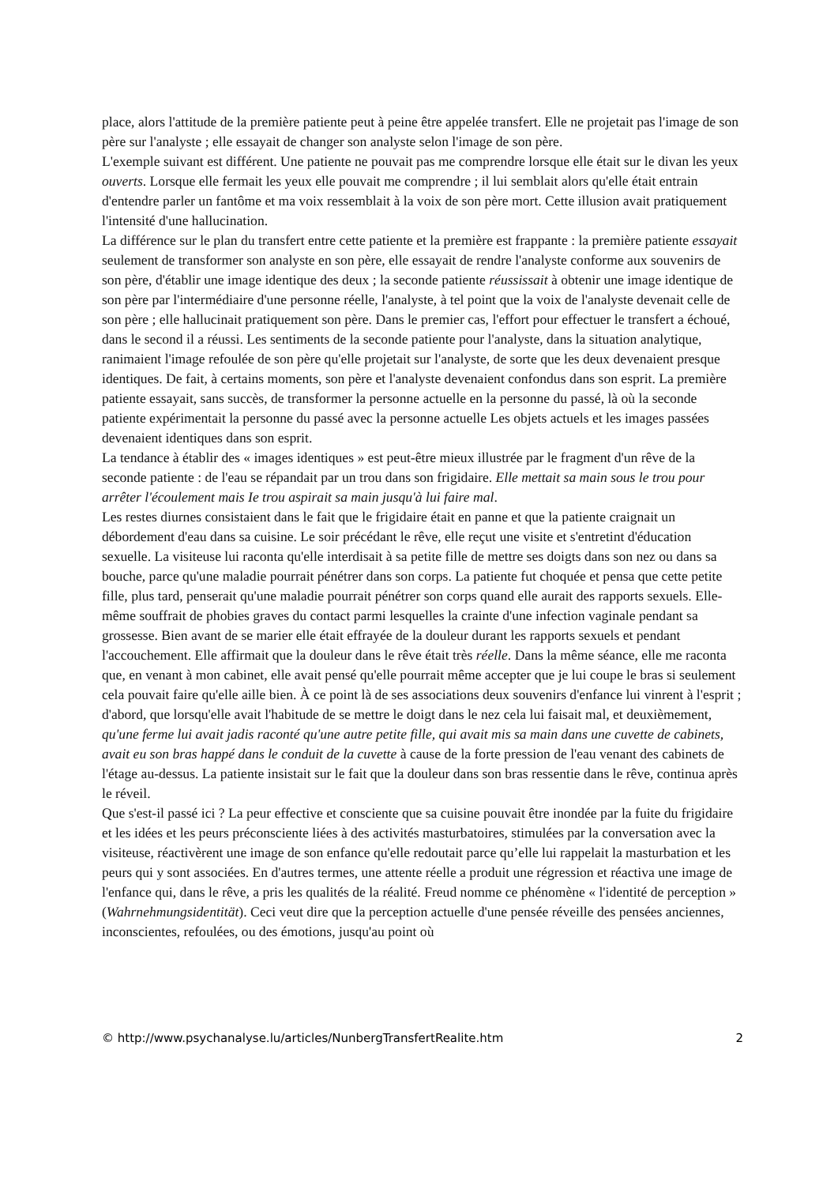place, alors l'attitude de la première patiente peut à peine être appelée transfert. Elle ne projetait pas l'image de son père sur l'analyste ; elle essayait de changer son analyste selon l'image de son père.
L'exemple suivant est différent. Une patiente ne pouvait pas me comprendre lorsque elle était sur le divan les yeux ouverts. Lorsque elle fermait les yeux elle pouvait me comprendre ; il lui semblait alors qu'elle était entrain d'entendre parler un fantôme et ma voix ressemblait à la voix de son père mort. Cette illusion avait pratiquement l'intensité d'une hallucination.
La différence sur le plan du transfert entre cette patiente et la première est frappante : la première patiente essayait seulement de transformer son analyste en son père, elle essayait de rendre l'analyste conforme aux souvenirs de son père, d'établir une image identique des deux ; la seconde patiente réussissait à obtenir une image identique de son père par l'intermédiaire d'une personne réelle, l'analyste, à tel point que la voix de l'analyste devenait celle de son père ; elle hallucinait pratiquement son père. Dans le premier cas, l'effort pour effectuer le transfert a échoué, dans le second il a réussi. Les sentiments de la seconde patiente pour l'analyste, dans la situation analytique, ranimaient l'image refoulée de son père qu'elle projetait sur l'analyste, de sorte que les deux devenaient presque identiques. De fait, à certains moments, son père et l'analyste devenaient confondus dans son esprit. La première patiente essayait, sans succès, de transformer la personne actuelle en la personne du passé, là où la seconde patiente expérimentait la personne du passé avec la personne actuelle Les objets actuels et les images passées devenaient identiques dans son esprit.
La tendance à établir des « images identiques » est peut-être mieux illustrée par le fragment d'un rêve de la seconde patiente : de l'eau se répandait par un trou dans son frigidaire. Elle mettait sa main sous le trou pour arrêter l'écoulement mais Ie trou aspirait sa main jusqu'à lui faire mal.
Les restes diurnes consistaient dans le fait que le frigidaire était en panne et que la patiente craignait un débordement d'eau dans sa cuisine. Le soir précédant le rêve, elle reçut une visite et s'entretint d'éducation sexuelle. La visiteuse lui raconta qu'elle interdisait à sa petite fille de mettre ses doigts dans son nez ou dans sa bouche, parce qu'une maladie pourrait pénétrer dans son corps. La patiente fut choquée et pensa que cette petite fille, plus tard, penserait qu'une maladie pourrait pénétrer son corps quand elle aurait des rapports sexuels. Elle-même souffrait de phobies graves du contact parmi lesquelles la crainte d'une infection vaginale pendant sa grossesse. Bien avant de se marier elle était effrayée de la douleur durant les rapports sexuels et pendant l'accouchement. Elle affirmait que la douleur dans le rêve était très réelle. Dans la même séance, elle me raconta que, en venant à mon cabinet, elle avait pensé qu'elle pourrait même accepter que je lui coupe le bras si seulement cela pouvait faire qu'elle aille bien. À ce point là de ses associations deux souvenirs d'enfance lui vinrent à l'esprit ; d'abord, que lorsqu'elle avait l'habitude de se mettre le doigt dans le nez cela lui faisait mal, et deuxièmement, qu'une ferme lui avait jadis raconté qu'une autre petite fille, qui avait mis sa main dans une cuvette de cabinets, avait eu son bras happé dans le conduit de la cuvette à cause de la forte pression de l'eau venant des cabinets de l'étage au-dessus. La patiente insistait sur le fait que la douleur dans son bras ressentie dans le rêve, continua après le réveil.
Que s'est-il passé ici ? La peur effective et consciente que sa cuisine pouvait être inondée par la fuite du frigidaire et les idées et les peurs préconsciente liées à des activités masturbatoires, stimulées par la conversation avec la visiteuse, réactivèrent une image de son enfance qu'elle redoutait parce qu’elle lui rappelait la masturbation et les peurs qui y sont associées. En d'autres termes, une attente réelle a produit une régression et réactiva une image de l'enfance qui, dans le rêve, a pris les qualités de la réalité. Freud nomme ce phénomène « l'identité de perception » (Wahrnehmungsidentität). Ceci veut dire que la perception actuelle d'une pensée réveille des pensées anciennes, inconscientes, refoulées, ou des émotions, jusqu'au point où
© http://www.psychanalyse.lu/articles/NunbergTransfertRealite.htm 2